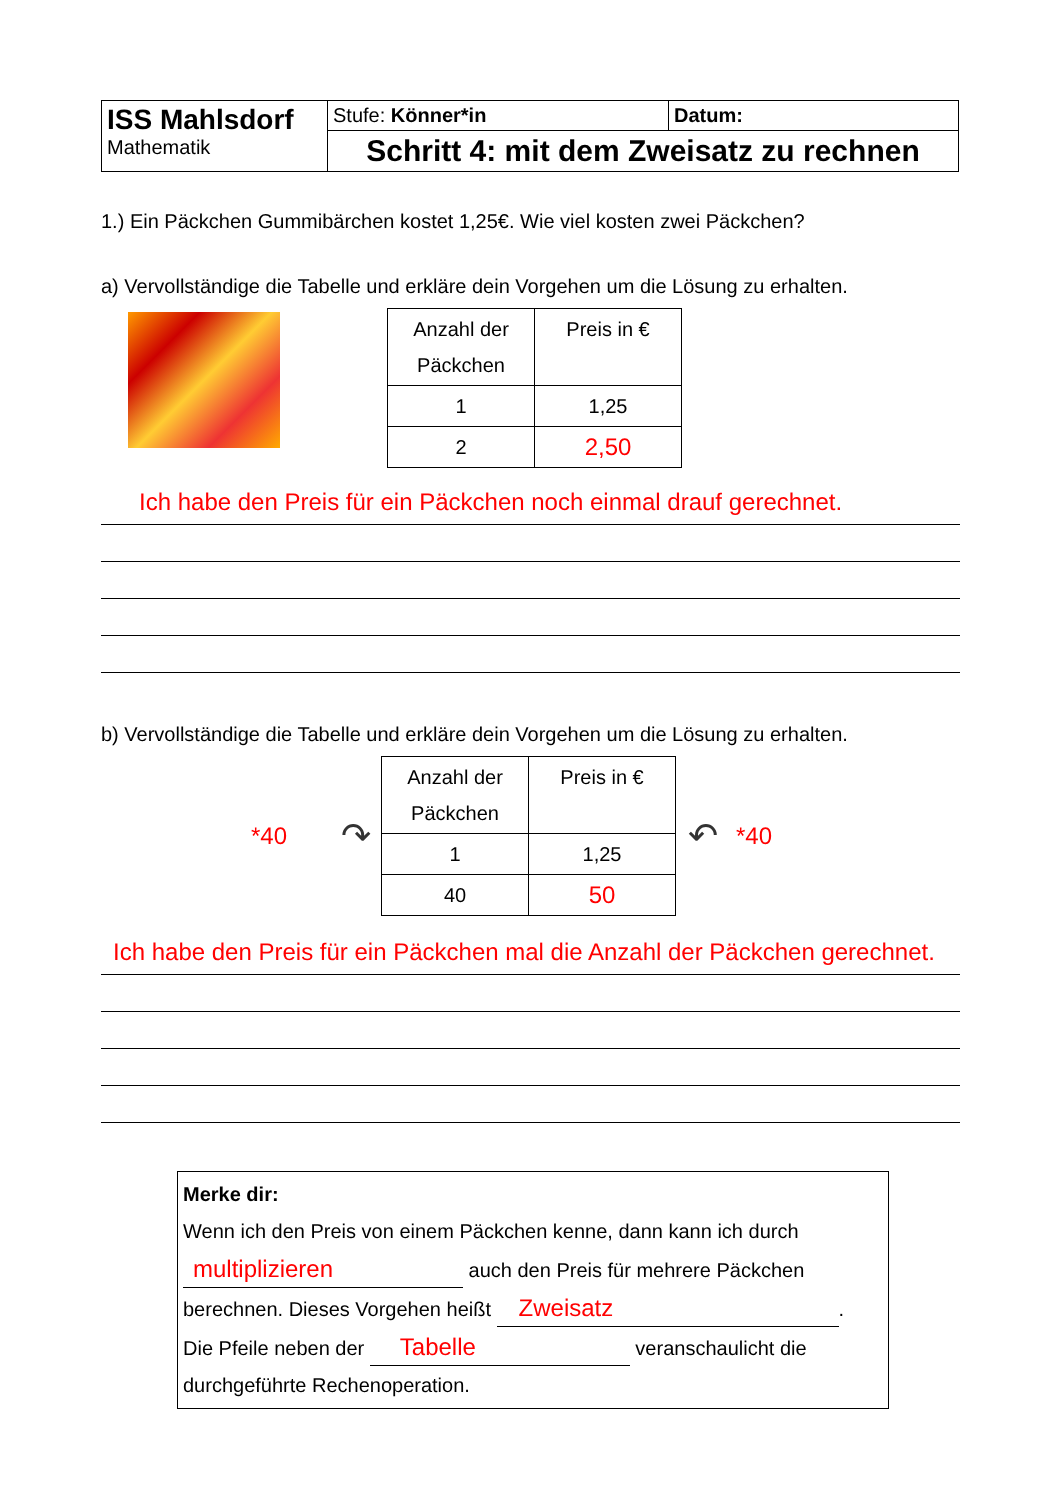| ISS Mahlsdorf Mathematik | Stufe: Könner*in | Datum: |
| | Schritt 4: mit dem Zweisatz zu rechnen | |
1.) Ein Päckchen Gummibärchen kostet 1,25€. Wie viel kosten zwei Päckchen?
a) Vervollständige die Tabelle und erkläre dein Vorgehen um die Lösung zu erhalten.
| Anzahl der Päckchen | Preis in € |
| 1 | 1,25 |
| 2 | 2,50 |
Ich habe den Preis für ein Päckchen noch einmal drauf gerechnet.
b) Vervollständige die Tabelle und erkläre dein Vorgehen um die Lösung zu erhalten.
*40 ↷
| Anzahl der Päckchen | Preis in € |
| 1 | 1,25 |
| 40 | 50 |
↶ *40
Ich habe den Preis für ein Päckchen mal die Anzahl der Päckchen gerechnet.
Merke dir:
Wenn ich den Preis von einem Päckchen kenne, dann kann ich durch
multiplizieren auch den Preis für mehrere Päckchen
berechnen. Dieses Vorgehen heißt Zweisatz.
Die Pfeile neben der Tabelle veranschaulicht die
durchgeführte Rechenoperation.